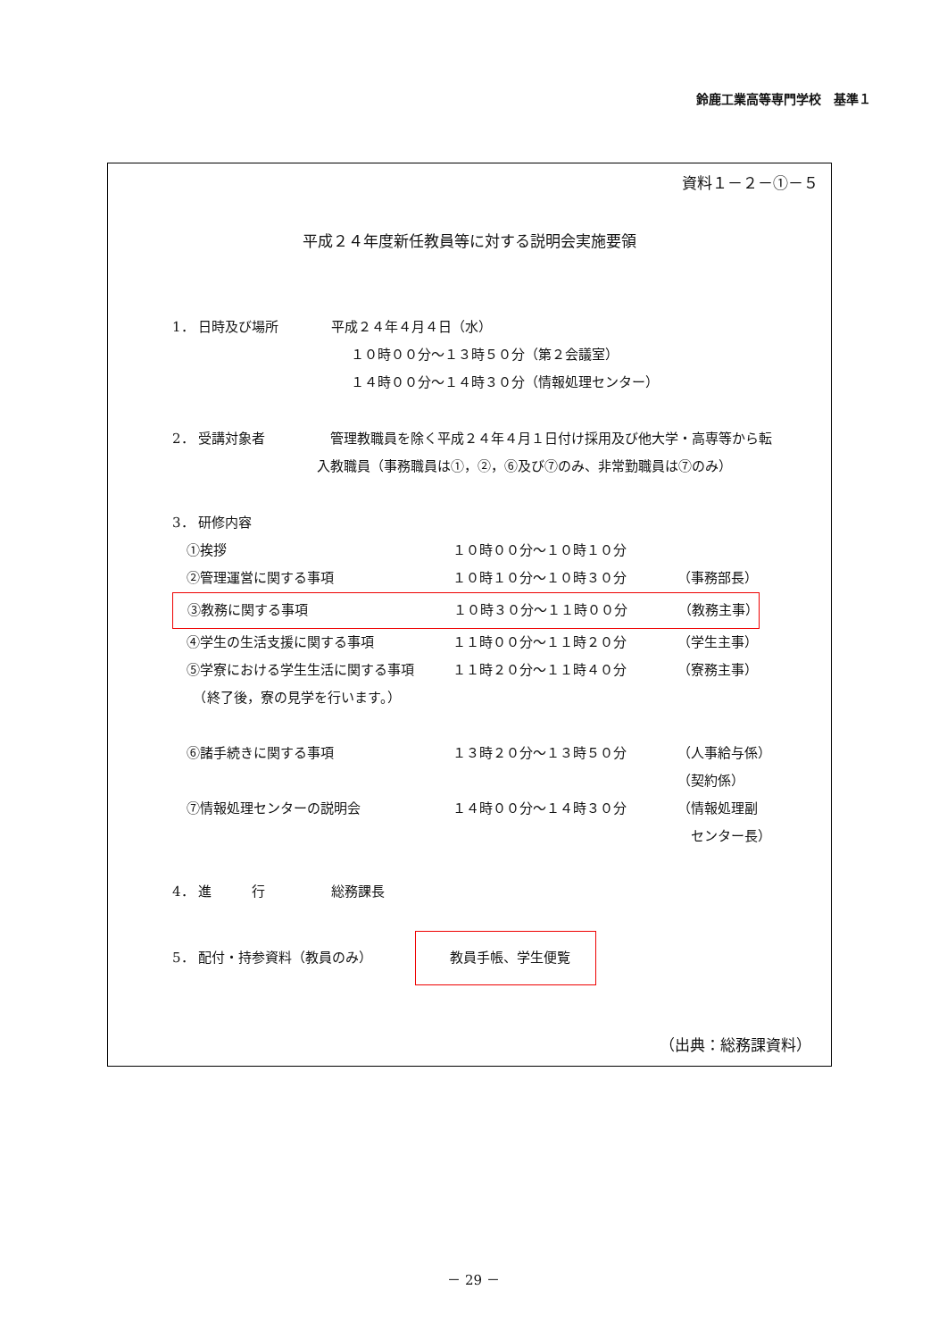鈴鹿工業高等専門学校　基準１
資料１－２－①－５
平成２４年度新任教員等に対する説明会実施要領
1． 日時及び場所 平成２４年４月４日（水）
１０時００分～１３時５０分（第２会議室）
１４時００分～１４時３０分（情報処理センター）
2． 受講対象者　管理教職員を除く平成２４年４月１日付け採用及び他大学・高専等から転入教職員（事務職員は①，②，⑥及び⑦のみ、非常勤職員は⑦のみ）
3． 研修内容
①挨拶 １０時００分～１０時１０分
②管理運営に関する事項 １０時１０分～１０時３０分 （事務部長）
③教務に関する事項 １０時３０分～１１時００分 （教務主事）
④学生の生活支援に関する事項 １１時００分～１１時２０分 （学生主事）
⑤学寮における学生生活に関する事項 １１時２０分～１１時４０分 （寮務主事）
　（終了後，寮の見学を行います。）
⑥諸手続きに関する事項 １３時２０分～１３時５０分 （人事給与係）
（契約係）
⑦情報処理センターの説明会 １４時００分～１４時３０分 （情報処理副
　センター長）
4． 進　　　行 総務課長
5． 配付・持参資料（教員のみ） 教員手帳、学生便覧
（出典：総務課資料）
－ 29 －